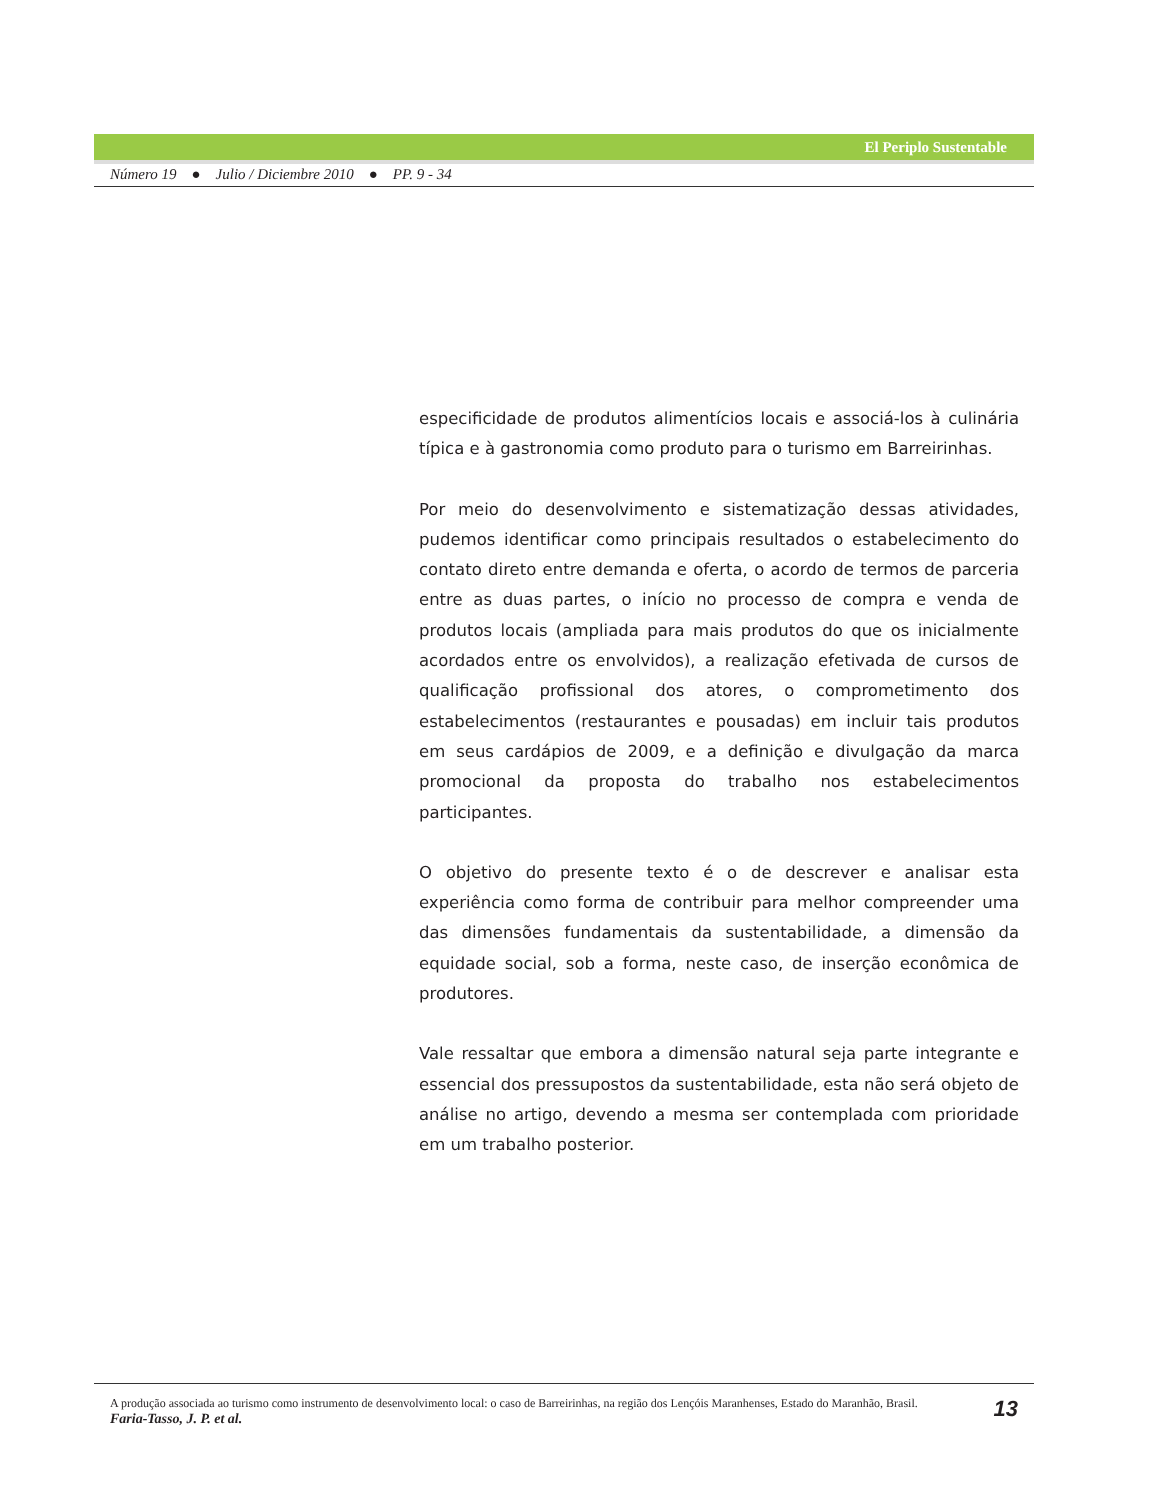El Periplo Sustentable
Número 19 ● Julio / Diciembre 2010 ● PP. 9 - 34
especificidade de produtos alimentícios locais e associá-los à culinária típica e à gastronomia como produto para o turismo em Barreirinhas.
Por meio do desenvolvimento e sistematização dessas atividades, pudemos identificar como principais resultados o estabelecimento do contato direto entre demanda e oferta, o acordo de termos de parceria entre as duas partes, o início no processo de compra e venda de produtos locais (ampliada para mais produtos do que os inicialmente acordados entre os envolvidos), a realização efetivada de cursos de qualificação profissional dos atores, o comprometimento dos estabelecimentos (restaurantes e pousadas) em incluir tais produtos em seus cardápios de 2009, e a definição e divulgação da marca promocional da proposta do trabalho nos estabelecimentos participantes.
O objetivo do presente texto é o de descrever e analisar esta experiência como forma de contribuir para melhor compreender uma das dimensões fundamentais da sustentabilidade, a dimensão da equidade social, sob a forma, neste caso, de inserção econômica de produtores.
Vale ressaltar que embora a dimensão natural seja parte integrante e essencial dos pressupostos da sustentabilidade, esta não será objeto de análise no artigo, devendo a mesma ser contemplada com prioridade em um trabalho posterior.
A produção associada ao turismo como instrumento de desenvolvimento local: o caso de Barreirinhas, na região dos Lençóis Maranhenses, Estado do Maranhão, Brasil.
Faria-Tasso, J. P. et al.
13